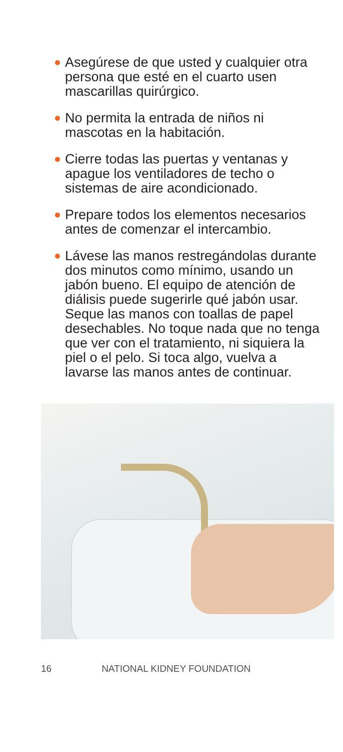Asegúrese de que usted y cualquier otra persona que esté en el cuarto usen mascarillas quirúrgico.
No permita la entrada de niños ni mascotas en la habitación.
Cierre todas las puertas y ventanas y apague los ventiladores de techo o sistemas de aire acondicionado.
Prepare todos los elementos necesarios antes de comenzar el intercambio.
Lávese las manos restregándolas durante dos minutos como mínimo, usando un jabón bueno. El equipo de atención de diálisis puede sugerirle qué jabón usar. Seque las manos con toallas de papel desechables. No toque nada que no tenga que ver con el tratamiento, ni siquiera la piel o el pelo. Si toca algo, vuelva a lavarse las manos antes de continuar.
16 NATIONAL KIDNEY FOUNDATION